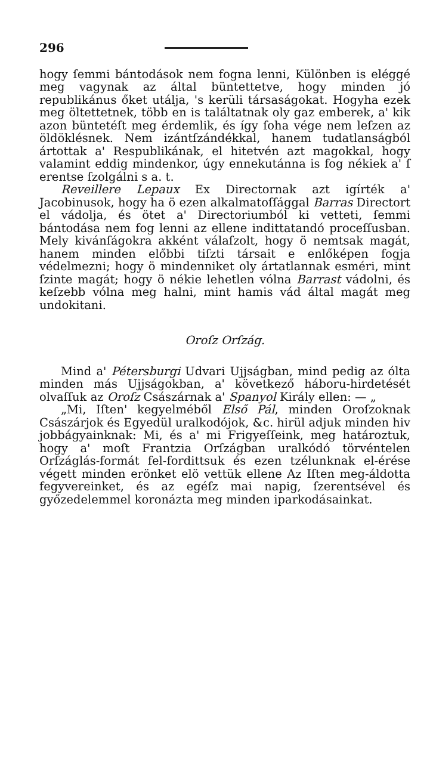296
hogy ſemmi bántodások nem fogna lenni, Különben is eléggé meg vagynak az által büntettetve, hogy minden jó republikánus őket utálja, 's kerüli társaságokat. Hogyha ezek meg öltettetnek, több en is találtatnak oly gaz emberek, a' kik azon büntetéſt meg érdemlik, és így ſoha vége nem leſzen az öldöklésnek. Nem izántſzándékkal, hanem tudatlanságból ártottak a' Respublikának, el hitetvén azt magokkal, hogy valamint eddig mindenkor, úgy ennekutánna is fog nékiek a' ſ erentse ſzolgálni s a. t.
Reveillere Lepaux Ex Directornak azt igírték a' Jacobinusok, hogy ha ö ezen alkalmatoſſággal Barras Directort el vádolja, és ötet a' Directoriumból ki vetteti, ſemmi bántodása nem fog lenni az ellene indittatandó proceſſusban. Mely kivánſágokra akként válaſzolt, hogy ö nemtsak magát, hanem minden előbbi tiſzti társait e enlőképen fogja védelmezni; hogy ö mindenniket oly ártatlannak esméri, mint ſzinte magát; hogy ö nékie lehetlen vólna Barrast vádolni, és keſzebb vólna meg halni, mint hamis vád által magát meg undokitani.
Oroſz Orſzág.
Mind a' Pétersburgi Udvari Ujjságban, mind pedig az ólta minden más Ujjságokban, a' következő háboru-hirdetését olvaſſuk az Oroſz Császárnak a' Spanyol Király ellen: — „
„Mi, Iſten' kegyelméből Első Pál, minden Oroſzoknak Császárjok és Egyedül uralkodójok, &c. hirül adjuk minden hiv jobbágyainknak: Mi, és a' mi Frigyeſſeink, meg határoztuk, hogy a' moſt Frantzia Orſzágban uralkódó törvéntelen Orſzáglás-formát fel-fordittsuk és ezen tzélunknak el-érése végett minden erönket elö vettük ellene Az Iſten meg-áldotta fegyvereinket, és az egéſz mai napig, ſzerentsével és győzedelemmel koronázta meg minden iparkodásainkat.